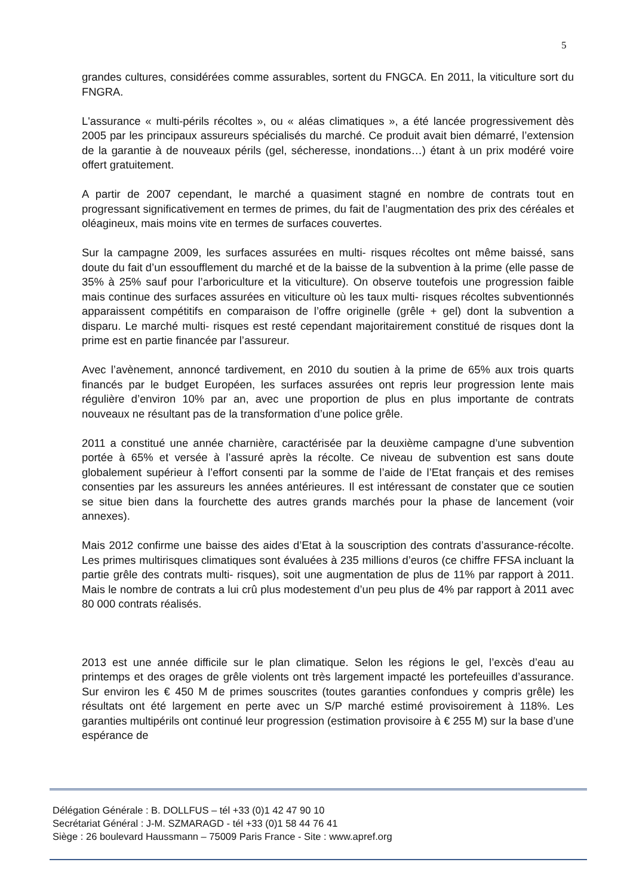5
grandes cultures, considérées comme assurables, sortent du FNGCA. En 2011, la viticulture sort du FNGRA.
L'assurance « multi-périls récoltes », ou « aléas climatiques », a été lancée progressivement dès 2005 par les principaux assureurs spécialisés du marché. Ce produit avait bien démarré, l’extension de la garantie à de nouveaux périls (gel, sécheresse, inondations…) étant à un prix modéré voire offert gratuitement.
A partir de 2007 cependant, le marché a quasiment stagné en nombre de contrats tout en progressant significativement en termes de primes, du fait de l’augmentation des prix des céréales et oléagineux, mais moins vite en termes de surfaces couvertes.
Sur la campagne 2009, les surfaces assurées en multi- risques récoltes ont même baissé, sans doute du fait d’un essoufflement du marché et de la baisse de la subvention à la prime (elle passe de 35% à 25% sauf pour l’arboriculture et la viticulture). On observe toutefois une progression faible mais continue des surfaces assurées en viticulture où les taux multi- risques récoltes subventionnés apparaissent compétitifs en comparaison de l’offre originelle (grêle + gel) dont la subvention a disparu. Le marché multi- risques est resté cependant majoritairement constitué de risques dont la prime est en partie financée par l’assureur.
Avec l’avènement, annoncé tardivement, en 2010 du soutien à la prime de 65% aux trois quarts financés par le budget Européen, les surfaces assurées ont repris leur progression lente mais régulière d’environ 10% par an, avec une proportion de plus en plus importante de contrats nouveaux ne résultant pas de la transformation d’une police grêle.
2011 a constitué une année charnière, caractérisée par la deuxième campagne d’une subvention portée à 65% et versée à l’assuré après la récolte. Ce niveau de subvention est sans doute globalement supérieur à l’effort consenti par la somme de l’aide de l’Etat français et des remises consenties par les assureurs les années antérieures. Il est intéressant de constater que ce soutien se situe bien dans la fourchette des autres grands marchés pour la phase de lancement (voir annexes).
Mais 2012 confirme une baisse des aides d’Etat à la souscription des contrats d’assurance-récolte. Les primes multirisques climatiques sont évaluées à 235 millions d’euros (ce chiffre FFSA incluant la partie grêle des contrats multi- risques), soit une augmentation de plus de 11% par rapport à 2011. Mais le nombre de contrats a lui crû plus modestement d’un peu plus de 4% par rapport à 2011 avec 80 000 contrats réalisés.
2013 est une année difficile sur le plan climatique. Selon les régions le gel, l’excès d’eau au printemps et des orages de grêle violents ont très largement impacté les portefeuilles d’assurance. Sur environ les € 450 M de primes souscrites (toutes garanties confondues y compris grêle) les résultats ont été largement en perte avec un S/P marché estimé provisoirement à 118%. Les garanties multipérils ont continué leur progression (estimation provisoire à € 255 M) sur la base d’une espérance de
Délégation Générale : B. DOLLFUS – tél +33 (0)1 42 47 90 10
Secrétariat Général : J-M. SZMARAGD - tél +33 (0)1 58 44 76 41
Siège : 26 boulevard Haussmann – 75009 Paris France - Site : www.apref.org